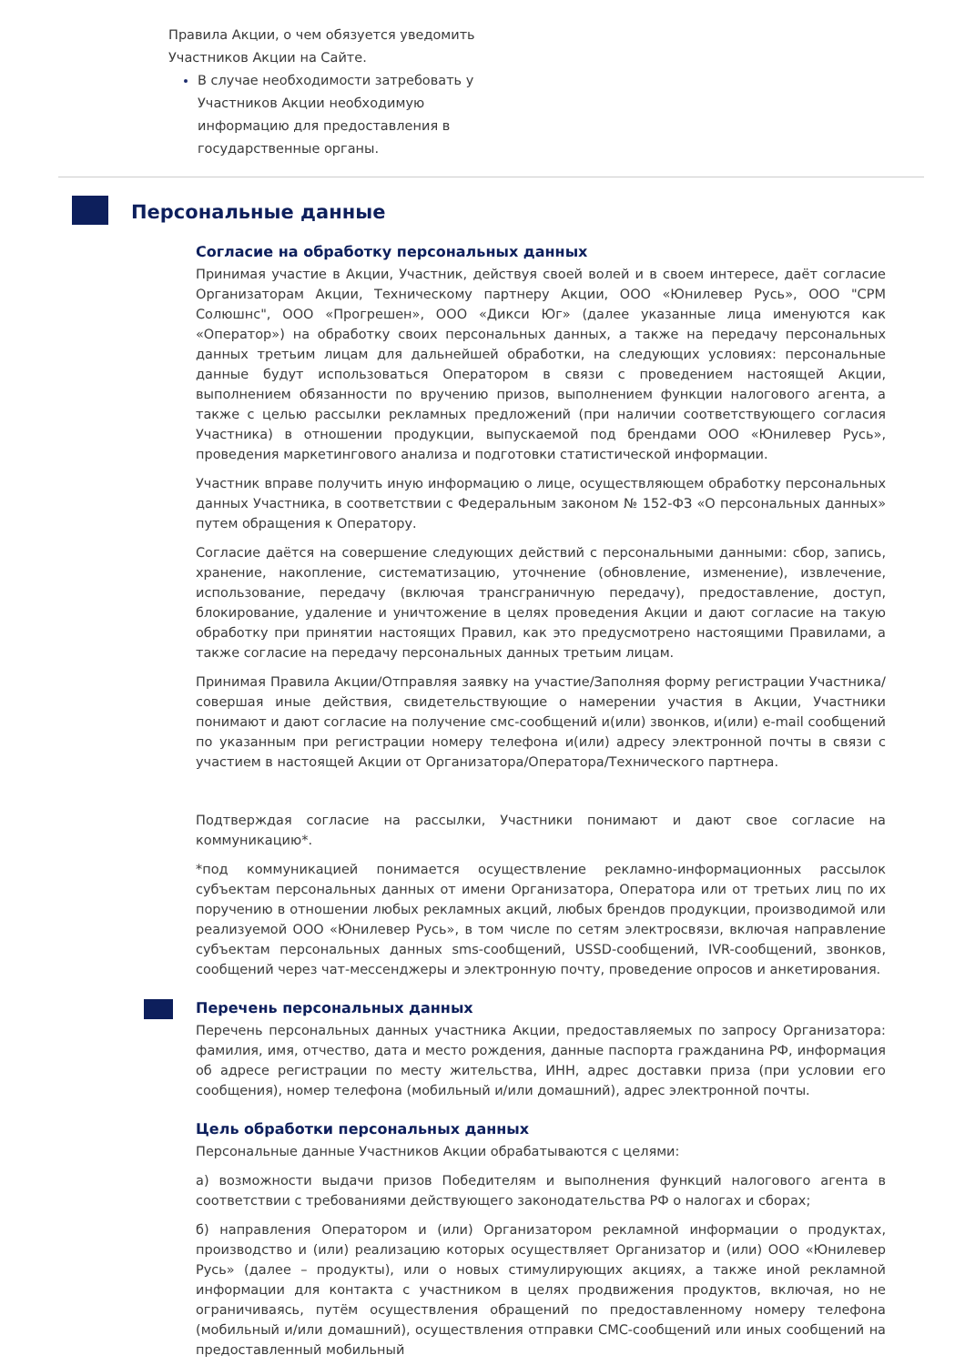Правила Акции, о чем обязуется уведомить Участников Акции на Сайте.
В случае необходимости затребовать у Участников Акции необходимую информацию для предоставления в государственные органы.
Персональные данные
Согласие на обработку персональных данных
Принимая участие в Акции, Участник, действуя своей волей и в своем интересе, даёт согласие Организаторам Акции, Техническому партнеру Акции, ООО «Юнилевер Русь», ООО "СРМ Солюшнс", ООО «Прогрешен», ООО «Дикси Юг» (далее указанные лица именуются как «Оператор») на обработку своих персональных данных, а также на передачу персональных данных третьим лицам для дальнейшей обработки, на следующих условиях: персональные данные будут использоваться Оператором в связи с проведением настоящей Акции, выполнением обязанности по вручению призов, выполнением функции налогового агента, а также с целью рассылки рекламных предложений (при наличии соответствующего согласия Участника) в отношении продукции, выпускаемой под брендами ООО «Юнилевер Русь», проведения маркетингового анализа и подготовки статистической информации.
Участник вправе получить иную информацию о лице, осуществляющем обработку персональных данных Участника, в соответствии с Федеральным законом № 152-ФЗ «О персональных данных» путем обращения к Оператору.
Согласие даётся на совершение следующих действий с персональными данными: сбор, запись, хранение, накопление, систематизацию, уточнение (обновление, изменение), извлечение, использование, передачу (включая трансграничную передачу), предоставление, доступ, блокирование, удаление и уничтожение в целях проведения Акции и дают согласие на такую обработку при принятии настоящих Правил, как это предусмотрено настоящими Правилами, а также согласие на передачу персональных данных третьим лицам.
Принимая Правила Акции/Отправляя заявку на участие/Заполняя форму регистрации Участника/совершая иные действия, свидетельствующие о намерении участия в Акции, Участники понимают и дают согласие на получение смс-сообщений и(или) звонков, и(или) e-mail сообщений по указанным при регистрации номеру телефона и(или) адресу электронной почты в связи с участием в настоящей Акции от Организатора/Оператора/Технического партнера.
Подтверждая согласие на рассылки, Участники понимают и дают свое согласие на коммуникацию*.
*под коммуникацией понимается осуществление рекламно-информационных рассылок субъектам персональных данных от имени Организатора, Оператора или от третьих лиц по их поручению в отношении любых рекламных акций, любых брендов продукции, производимой или реализуемой ООО «Юнилевер Русь», в том числе по сетям электросвязи, включая направление субъектам персональных данных sms-сообщений, USSD-сообщений, IVR-сообщений, звонков, сообщений через чат-мессенджеры и электронную почту, проведение опросов и анкетирования.
Перечень персональных данных
Перечень персональных данных участника Акции, предоставляемых по запросу Организатора: фамилия, имя, отчество, дата и место рождения, данные паспорта гражданина РФ, информация об адресе регистрации по месту жительства, ИНН, адрес доставки приза (при условии его сообщения), номер телефона (мобильный и/или домашний), адрес электронной почты.
Цель обработки персональных данных
Персональные данные Участников Акции обрабатываются с целями:
а) возможности выдачи призов Победителям и выполнения функций налогового агента в соответствии с требованиями действующего законодательства РФ о налогах и сборах;
б) направления Оператором и (или) Организатором рекламной информации о продуктах, производство и (или) реализацию которых осуществляет Организатор и (или) ООО «Юнилевер Русь» (далее – продукты), или о новых стимулирующих акциях, а также иной рекламной информации для контакта с участником в целях продвижения продуктов, включая, но не ограничиваясь, путём осуществления обращений по предоставленному номеру телефона (мобильный и/или домашний), осуществления отправки СМС-сообщений или иных сообщений на предоставленный мобильный